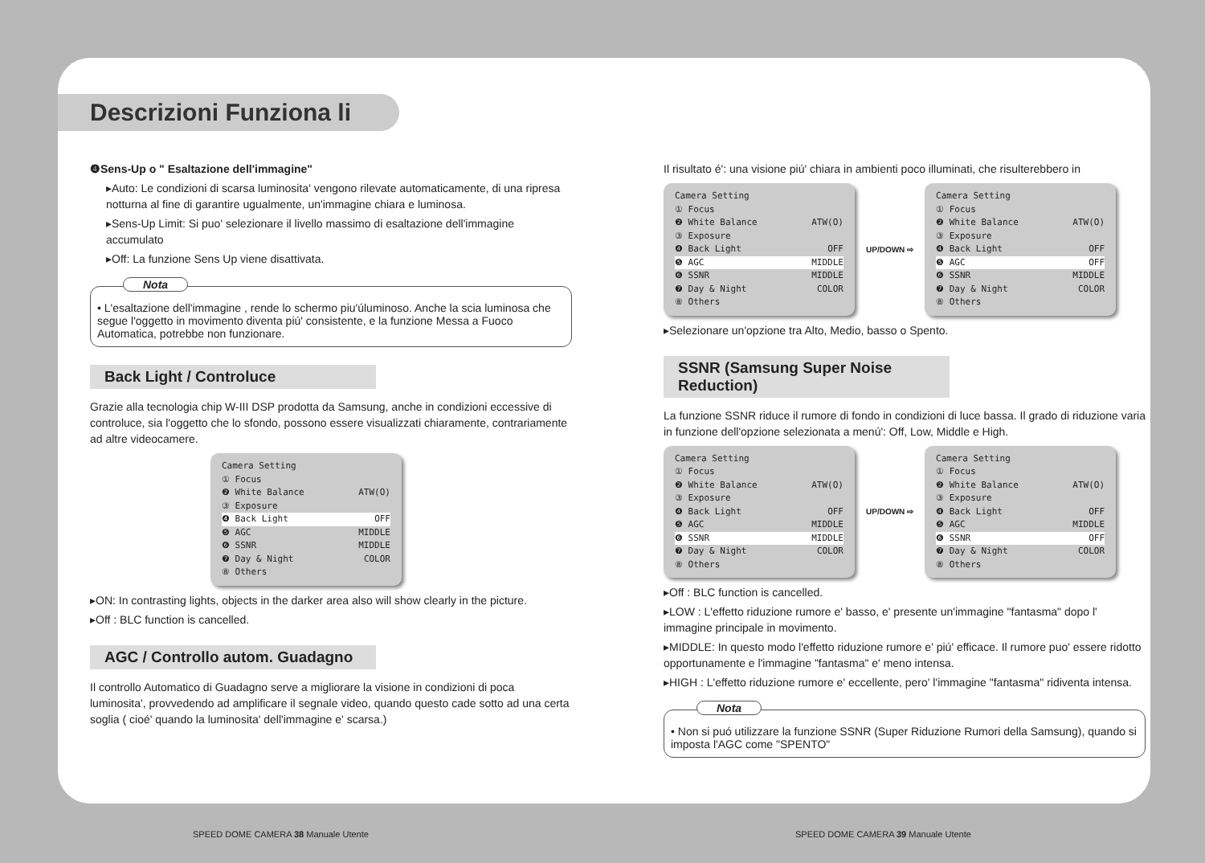Descrizioni Funziona li
❹Sens-Up o " Esaltazione dell'immagine"
▸Auto: Le condizioni di scarsa luminosita' vengono rilevate automaticamente, di una ripresa notturna al fine di garantire ugualmente, un'immagine chiara e luminosa.
▸Sens-Up Limit: Si puo' selezionare il livello massimo di esaltazione dell'immagine accumulato
▸Off: La funzione Sens Up viene disattivata.
Nota
• L'esaltazione dell'immagine , rende lo schermo piu'úluminoso. Anche la scia luminosa che segue l'oggetto in movimento diventa piú' consistente, e la funzione Messa a Fuoco Automatica, potrebbe non funzionare.
Back Light / Controluce
Grazie alla tecnologia chip W-III DSP prodotta da Samsung, anche in condizioni eccessive di controluce, sia l'oggetto che lo sfondo, possono essere visualizzati chiaramente, contrariamente ad altre videocamere.
Camera Setting
① Focus
❷ White Balance ATW(O)
③ Exposure
❹ Back Light OFF
❺ AGC MIDDLE
❻ SSNR MIDDLE
❼ Day & Night COLOR
⑧ Others
▸ON: In contrasting lights, objects in the darker area also will show clearly in the picture.
▸Off : BLC function is cancelled.
AGC / Controllo autom. Guadagno
Il controllo Automatico di Guadagno serve a migliorare la visione in condizioni di poca luminosita', provvedendo ad amplificare il segnale video, quando questo cade sotto ad una certa soglia ( cioé' quando la luminosita' dell'immagine e' scarsa.)
Il risultato é': una visione piú' chiara in ambienti poco illuminati, che risulterebbero in
Camera Setting
① Focus
❷ White Balance ATW(O)
③ Exposure
❹ Back Light OFF
❺ AGC MIDDLE
❻ SSNR MIDDLE
❼ Day & Night COLOR
⑧ Others
UP/DOWN ⇨
Camera Setting
① Focus
❷ White Balance ATW(O)
③ Exposure
❹ Back Light OFF
❺ AGC OFF
❻ SSNR MIDDLE
❼ Day & Night COLOR
⑧ Others
▸Selezionare un'opzione tra Alto, Medio, basso o Spento.
SSNR (Samsung Super Noise Reduction)
La funzione SSNR riduce il rumore di fondo in condizioni di luce bassa. Il grado di riduzione varia in funzione dell'opzione selezionata a menú': Off, Low, Middle e High.
Camera Setting
① Focus
❷ White Balance ATW(O)
③ Exposure
❹ Back Light OFF
❺ AGC MIDDLE
❻ SSNR MIDDLE
❼ Day & Night COLOR
⑧ Others
UP/DOWN ⇨
Camera Setting
① Focus
❷ White Balance ATW(O)
③ Exposure
❹ Back Light OFF
❺ AGC MIDDLE
❻ SSNR OFF
❼ Day & Night COLOR
⑧ Others
▸Off : BLC function is cancelled.
▸LOW : L'effetto riduzione rumore e' basso, e' presente un'immagine "fantasma" dopo l' immagine principale in movimento.
▸MIDDLE: In questo modo l'effetto riduzione rumore e' piú' efficace. Il rumore puo' essere ridotto opportunamente e l'immagine "fantasma" e' meno intensa.
▸HIGH : L'effetto riduzione rumore e' eccellente, pero' l'immagine "fantasma" ridiventa intensa.
Nota
• Non si puó utilizzare la funzione SSNR (Super Riduzione Rumori della Samsung), quando si imposta l'AGC come "SPENTO"
SPEED DOME CAMERA 38 Manuale Utente
SPEED DOME CAMERA 39 Manuale Utente